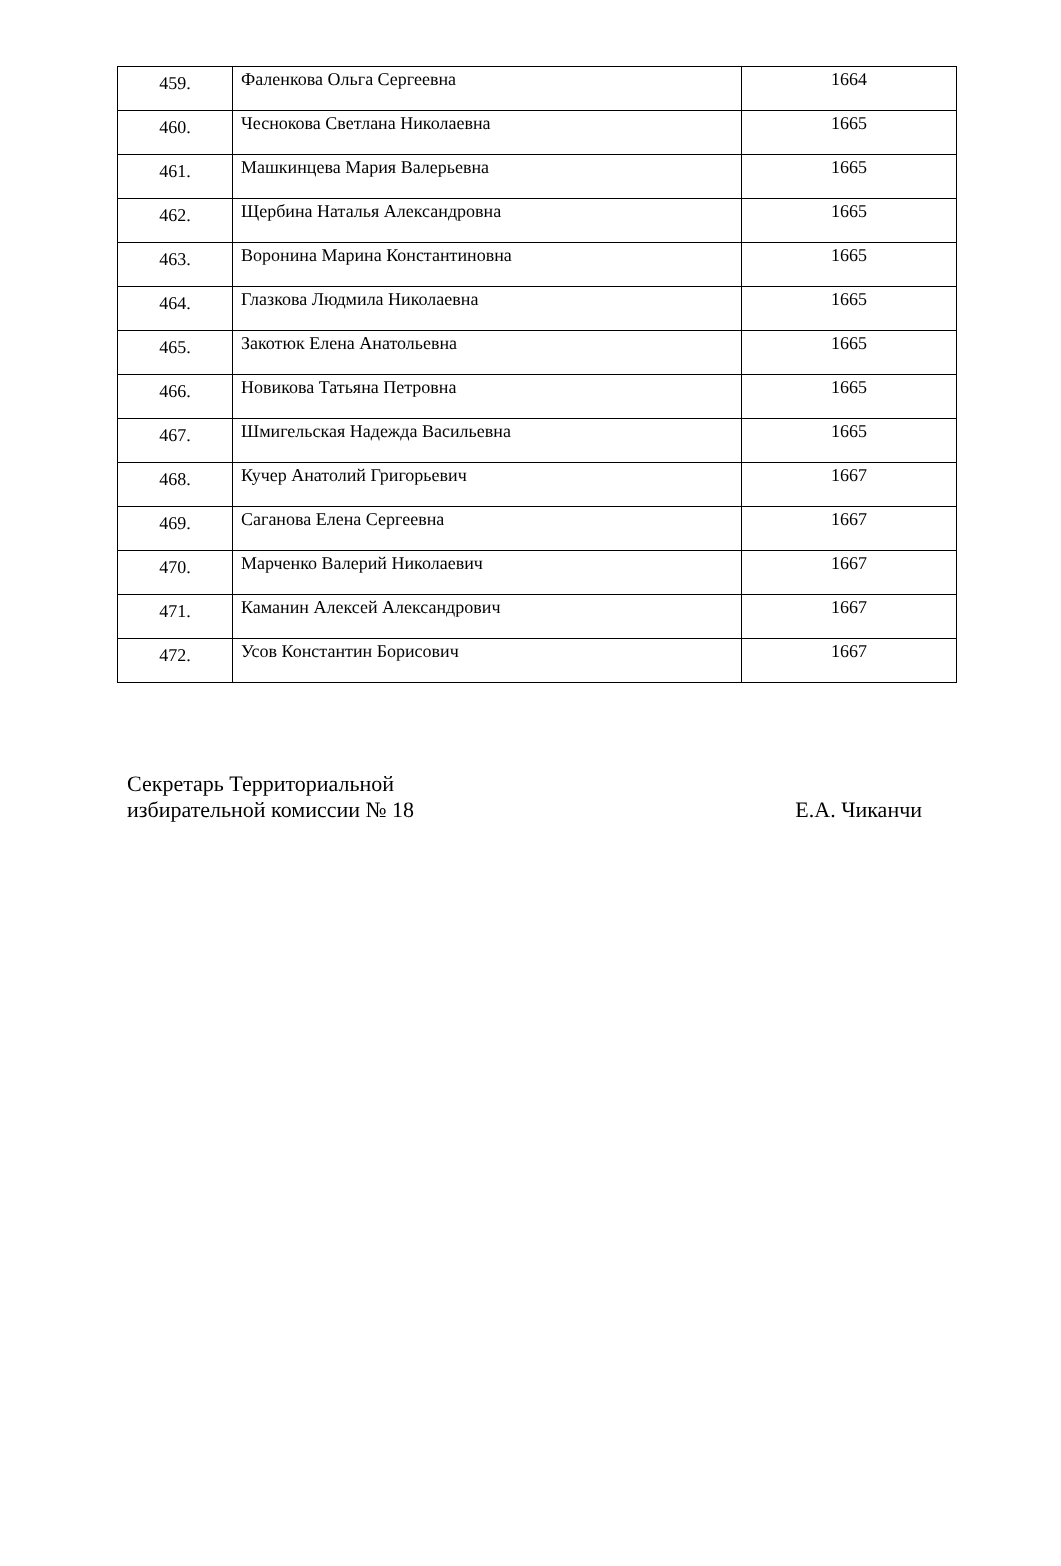| 459. | Фаленкова Ольга Сергеевна | 1664 |
| 460. | Чеснокова Светлана Николаевна | 1665 |
| 461. | Машкинцева Мария Валерьевна | 1665 |
| 462. | Щербина Наталья Александровна | 1665 |
| 463. | Воронина Марина Константиновна | 1665 |
| 464. | Глазкова Людмила Николаевна | 1665 |
| 465. | Закотюк Елена Анатольевна | 1665 |
| 466. | Новикова Татьяна Петровна | 1665 |
| 467. | Шмигельская Надежда Васильевна | 1665 |
| 468. | Кучер Анатолий Григорьевич | 1667 |
| 469. | Саганова Елена Сергеевна | 1667 |
| 470. | Марченко Валерий Николаевич | 1667 |
| 471. | Каманин Алексей Александрович | 1667 |
| 472. | Усов Константин Борисович | 1667 |
Секретарь Территориальной
избирательной комиссии № 18
Е.А. Чиканчи